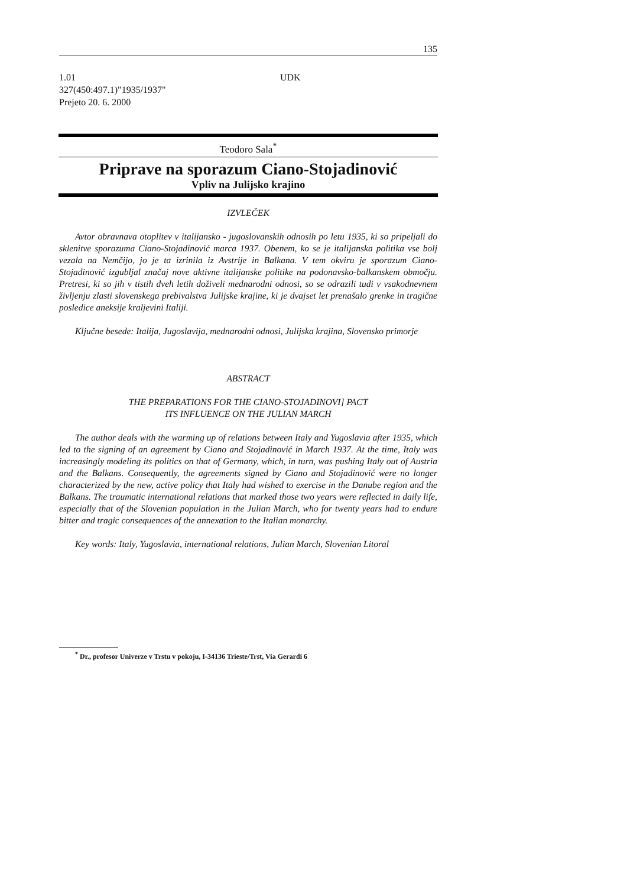135
UDK 1.01
327(450:497.1)"1935/1937"
Prejeto 20. 6. 2000
Teodoro Sala<sup>*</sup>
Priprave na sporazum Ciano-Stojadinović
Vpliv na Julijsko krajino
IZVLEČEK
Avtor obravnava otoplitev v italijansko - jugoslovanskih odnosih po letu 1935, ki so pripeljali do sklenitve sporazuma Ciano-Stojadinović marca 1937. Obenem, ko se je italijanska politika vse bolj vezala na Nemčijo, jo je ta izrinila iz Avstrije in Balkana. V tem okviru je sporazum Ciano-Stojadinović izgubljal značaj nove aktivne italijanske politike na podonavsko-balkanskem območju. Pretresi, ki so jih v tistih dveh letih doživeli mednarodni odnosi, so se odrazili tudi v vsakodnevnem življenju zlasti slovenskega prebivalstva Julijske krajine, ki je dvajset let prenašalo grenke in tragične posledice aneksije kraljevini Italiji.
Ključne besede: Italija, Jugoslavija, mednarodni odnosi, Julijska krajina, Slovensko primorje
ABSTRACT
THE PREPARATIONS FOR THE CIANO-STOJADINOVI] PACT
ITS INFLUENCE ON THE JULIAN MARCH
The author deals with the warming up of relations between Italy and Yugoslavia after 1935, which led to the signing of an agreement by Ciano and Stojadinović in March 1937. At the time, Italy was increasingly modeling its politics on that of Germany, which, in turn, was pushing Italy out of Austria and the Balkans. Consequently, the agreements signed by Ciano and Stojadinović were no longer characterized by the new, active policy that Italy had wished to exercise in the Danube region and the Balkans. The traumatic international relations that marked those two years were reflected in daily life, especially that of the Slovenian population in the Julian March, who for twenty years had to endure bitter and tragic consequences of the annexation to the Italian monarchy.
Key words: Italy, Yugoslavia, international relations, Julian March, Slovenian Litoral
<sup>*</sup> Dr., profesor Univerze v Trstu v pokoju, I-34136 Trieste/Trst, Via Gerardi 6